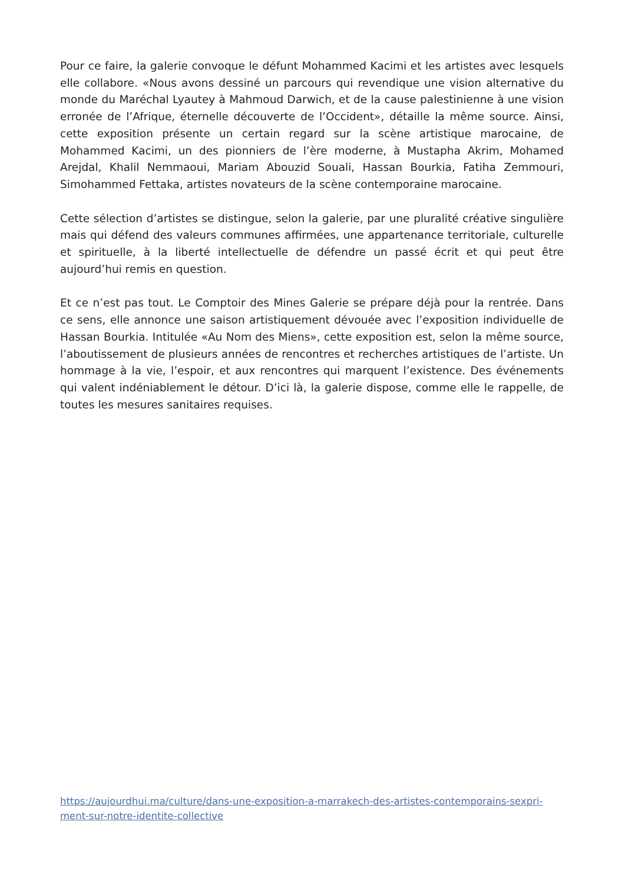Pour ce faire, la galerie convoque le défunt Mohammed Kacimi et les artistes avec lesquels elle collabore. «Nous avons dessiné un parcours qui revendique une vision alternative du monde du Maréchal Lyautey à Mahmoud Darwich, et de la cause palestinienne à une vision erronée de l’Afrique, éternelle découverte de l’Occident», détaille la même source. Ainsi, cette exposition présente un certain regard sur la scène artistique marocaine, de Mohammed Kacimi, un des pionniers de l’ère moderne, à Mustapha Akrim, Mohamed Arejdal, Khalil Nemmaoui, Mariam Abouzid Souali, Hassan Bourkia, Fatiha Zemmouri, Simohammed Fettaka, artistes novateurs de la scène contemporaine marocaine.
Cette sélection d’artistes se distingue, selon la galerie, par une pluralité créative singulière mais qui défend des valeurs communes affirmées, une appartenance territoriale, culturelle et spirituelle, à la liberté intellectuelle de défendre un passé écrit et qui peut être aujourd’hui remis en question.
Et ce n’est pas tout. Le Comptoir des Mines Galerie se prépare déjà pour la rentrée. Dans ce sens, elle annonce une saison artistiquement dévouée avec l’exposition individuelle de Hassan Bourkia. Intitulée «Au Nom des Miens», cette exposition est, selon la même source, l’aboutissement de plusieurs années de rencontres et recherches artistiques de l’artiste. Un hommage à la vie, l’espoir, et aux rencontres qui marquent l’existence. Des événements qui valent indéniablement le détour. D’ici là, la galerie dispose, comme elle le rappelle, de toutes les mesures sanitaires requises.
https://aujourdhui.ma/culture/dans-une-exposition-a-marrakech-des-artistes-contemporains-sexpri-
ment-sur-notre-identite-collective